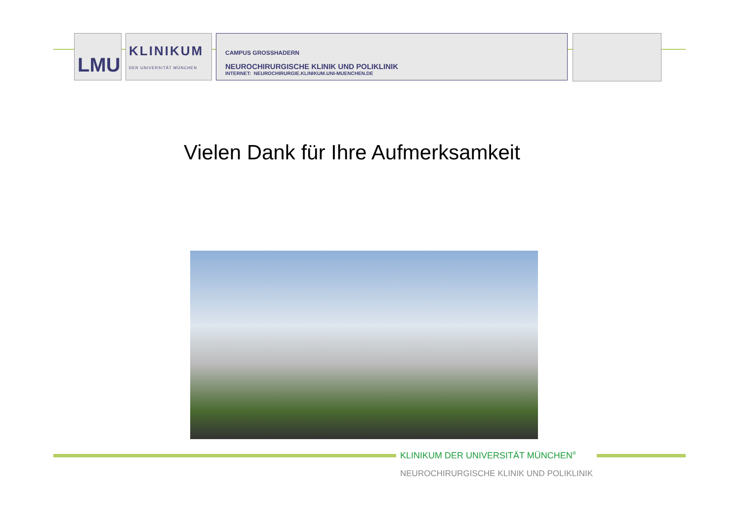LMU
KLINIKUM
DER UNIVERSITÄT MÜNCHEN
CAMPUS GROSSHADERN
NEUROCHIRURGISCHE KLINIK UND POLIKLINIK
INTERNET: NEUROCHIRURGIE.KLINIKUM.UNI-MUENCHEN.DE
Vielen Dank für Ihre Aufmerksamkeit
KLINIKUM DER UNIVERSITÄT MÜNCHEN<sup>®</sup>
NEUROCHIRURGISCHE KLINIK UND POLIKLINIK